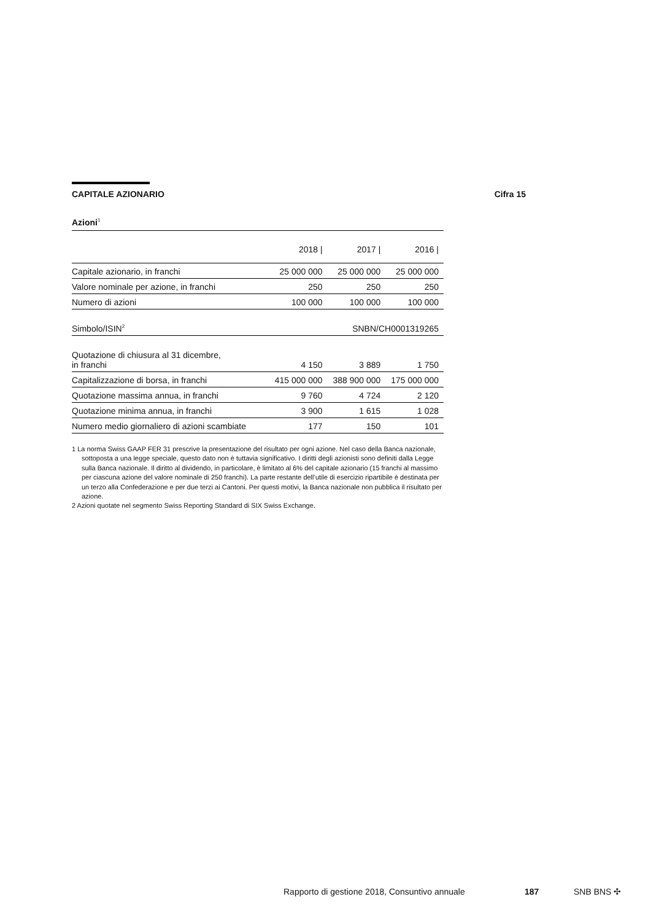CAPITALE AZIONARIO Cifra 15
Azioni<sup>1</sup>
| | 2018 / | 2017 / | 2016 / |
| --- | --- | --- | --- |
| Capitale azionario, in franchi | 25 000 000 | 25 000 000 | 25 000 000 |
| Valore nominale per azione, in franchi | 250 | 250 | 250 |
| Numero di azioni | 100 000 | 100 000 | 100 000 |
| Simbolo/ISIN<sup>2</sup> | SNBN/CH0001319265 | | |
| Quotazione di chiusura al 31 dicembre, in franchi | 4 150 | 3 889 | 1 750 |
| Capitalizzazione di borsa, in franchi | 415 000 000 | 388 900 000 | 175 000 000 |
| Quotazione massima annua, in franchi | 9 760 | 4 724 | 2 120 |
| Quotazione minima annua, in franchi | 3 900 | 1 615 | 1 028 |
| Numero medio giornaliero di azioni scambiate | 177 | 150 | 101 |
1 La norma Swiss GAAP FER 31 prescrive la presentazione del risultato per ogni azione. Nel caso della Banca nazionale, sottoposta a una legge speciale, questo dato non è tuttavia significativo. I diritti degli azionisti sono definiti dalla Legge sulla Banca nazionale. Il diritto al dividendo, in particolare, è limitato al 6% del capitale azionario (15 franchi al massimo per ciascuna azione del valore nominale di 250 franchi). La parte restante dell’utile di esercizio ripartibile è destinata per un terzo alla Confederazione e per due terzi ai Cantoni. Per questi motivi, la Banca nazionale non pubblica il risultato per azione.
2 Azioni quotate nel segmento Swiss Reporting Standard di SIX Swiss Exchange.
Rapporto di gestione 2018, Consuntivo annuale 187 SNB BNS ✣